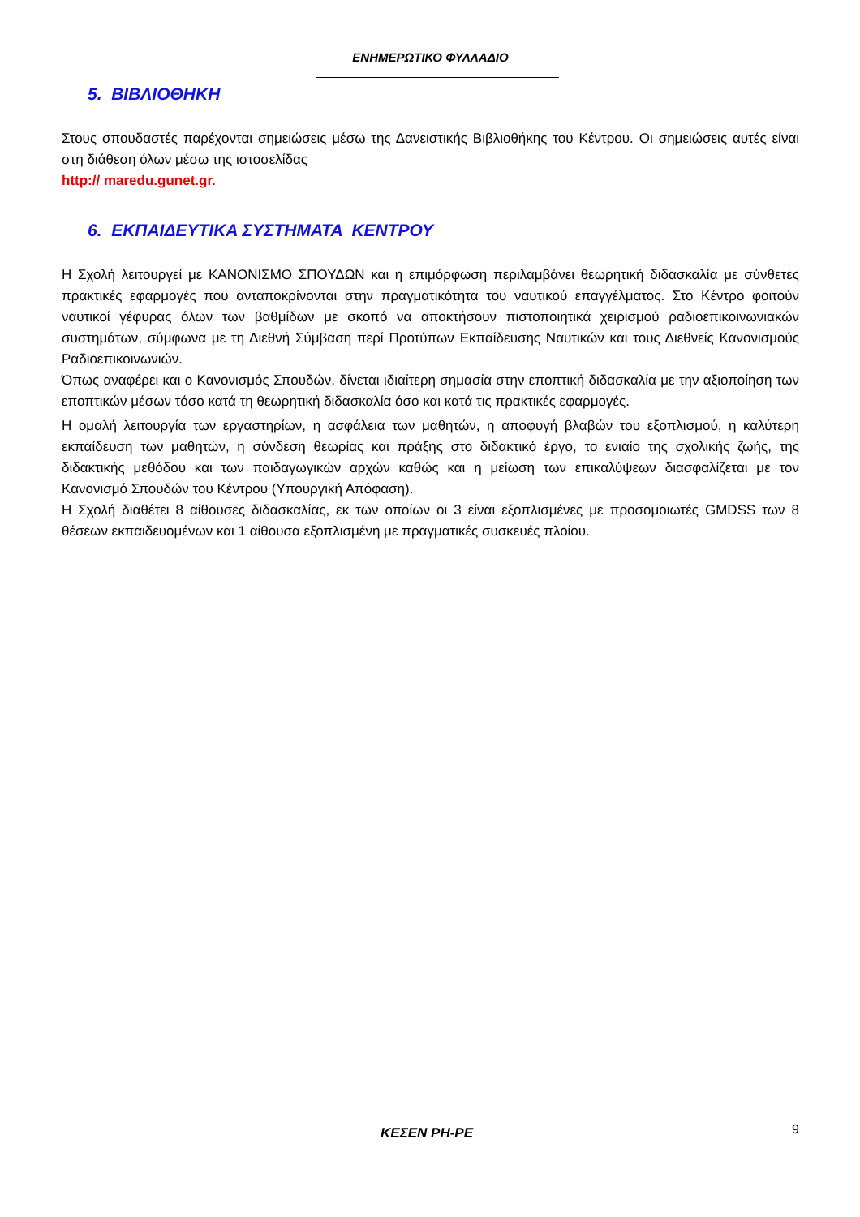ΕΝΗΜΕΡΩΤΙΚΟ ΦΥΛΛΑΔΙΟ
5. ΒΙΒΛΙΟΘΗΚΗ
Στους σπουδαστές παρέχονται σημειώσεις μέσω της Δανειστικής Βιβλιοθήκης του Κέντρου. Οι σημειώσεις αυτές είναι στη διάθεση όλων μέσω της ιστοσελίδας
http:// maredu.gunet.gr.
6. ΕΚΠΑΙΔΕΥΤΙΚΑ ΣΥΣΤΗΜΑΤΑ ΚΕΝΤΡΟΥ
Η Σχολή λειτουργεί με ΚΑΝΟΝΙΣΜΟ ΣΠΟΥΔΩΝ και η επιμόρφωση περιλαμβάνει θεωρητική διδασκαλία με σύνθετες πρακτικές εφαρμογές που ανταποκρίνονται στην πραγματικότητα του ναυτικού επαγγέλματος. Στο Κέντρο φοιτούν ναυτικοί γέφυρας όλων των βαθμίδων με σκοπό να αποκτήσουν πιστοποιητικά χειρισμού ραδιοεπικοινωνιακών συστημάτων, σύμφωνα με τη Διεθνή Σύμβαση περί Προτύπων Εκπαίδευσης Ναυτικών και τους Διεθνείς Κανονισμούς Ραδιοεπικοινωνιών.
Όπως αναφέρει και ο Κανονισμός Σπουδών, δίνεται ιδιαίτερη σημασία στην εποπτική διδασκαλία με την αξιοποίηση των εποπτικών μέσων τόσο κατά τη θεωρητική διδασκαλία όσο και κατά τις πρακτικές εφαρμογές.
Η ομαλή λειτουργία των εργαστηρίων, η ασφάλεια των μαθητών, η αποφυγή βλαβών του εξοπλισμού, η καλύτερη εκπαίδευση των μαθητών, η σύνδεση θεωρίας και πράξης στο διδακτικό έργο, το ενιαίο της σχολικής ζωής, της διδακτικής μεθόδου και των παιδαγωγικών αρχών καθώς και η μείωση των επικαλύψεων διασφαλίζεται με τον Κανονισμό Σπουδών του Κέντρου (Υπουργική Απόφαση).
Η Σχολή διαθέτει 8 αίθουσες διδασκαλίας, εκ των οποίων οι 3 είναι εξοπλισμένες με προσομοιωτές GMDSS των 8 θέσεων εκπαιδευομένων και 1 αίθουσα εξοπλισμένη με πραγματικές συσκευές πλοίου.
ΚΕΣΕΝ ΡΗ-ΡΕ
9